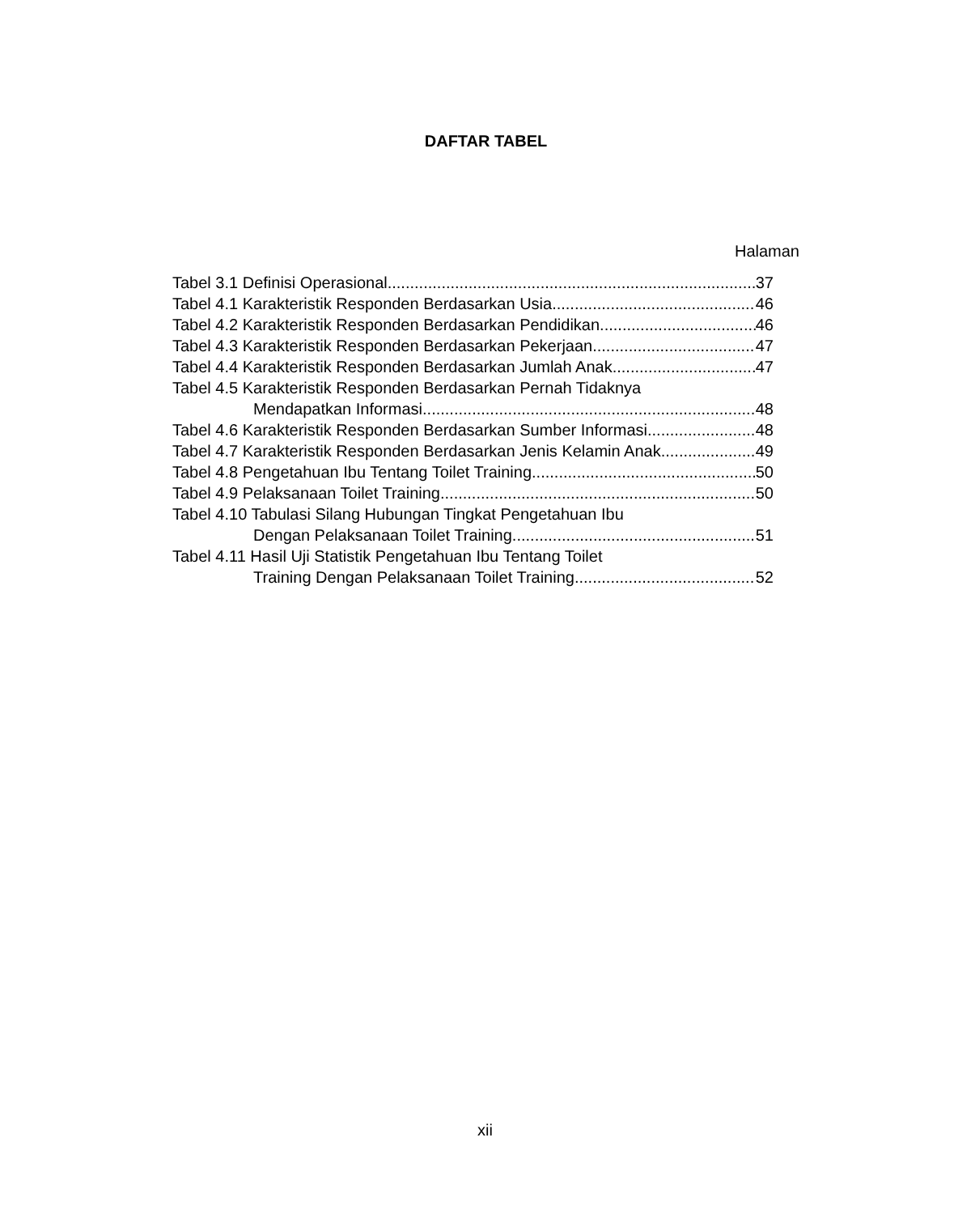DAFTAR TABEL
Halaman
Tabel 3.1 Definisi Operasional 37
Tabel 4.1 Karakteristik Responden Berdasarkan Usia 46
Tabel 4.2 Karakteristik Responden Berdasarkan Pendidikan 46
Tabel 4.3 Karakteristik Responden Berdasarkan Pekerjaan 47
Tabel 4.4 Karakteristik Responden Berdasarkan Jumlah Anak 47
Tabel 4.5 Karakteristik Responden Berdasarkan Pernah Tidaknya
Mendapatkan Informasi 48
Tabel 4.6 Karakteristik Responden Berdasarkan Sumber Informasi 48
Tabel 4.7 Karakteristik Responden Berdasarkan Jenis Kelamin Anak 49
Tabel 4.8 Pengetahuan Ibu Tentang Toilet Training 50
Tabel 4.9 Pelaksanaan Toilet Training 50
Tabel 4.10 Tabulasi Silang Hubungan Tingkat Pengetahuan Ibu
Dengan Pelaksanaan Toilet Training 51
Tabel 4.11 Hasil Uji Statistik Pengetahuan Ibu Tentang Toilet
Training Dengan Pelaksanaan Toilet Training 52
xii